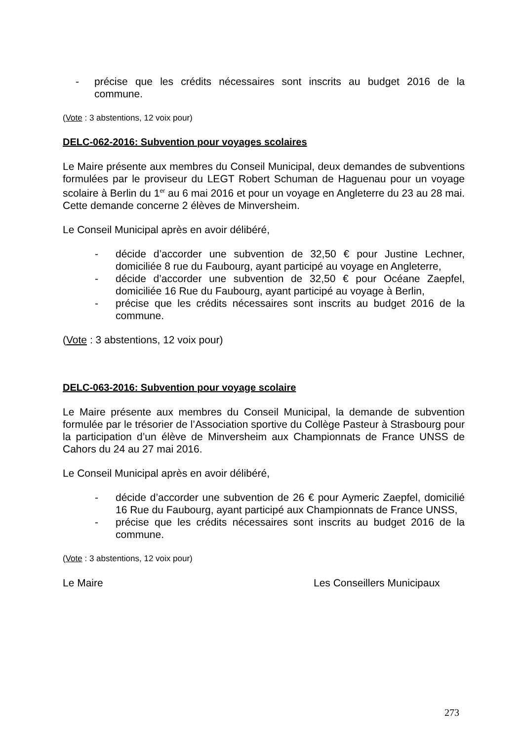- précise que les crédits nécessaires sont inscrits au budget 2016 de la commune.
(Vote : 3 abstentions, 12 voix pour)
DELC-062-2016: Subvention pour voyages scolaires
Le Maire présente aux membres du Conseil Municipal, deux demandes de subventions formulées par le proviseur du LEGT Robert Schuman de Haguenau pour un voyage scolaire à Berlin du 1<sup>er</sup> au 6 mai 2016 et pour un voyage en Angleterre du 23 au 28 mai. Cette demande concerne 2 élèves de Minversheim.
Le Conseil Municipal après en avoir délibéré,
- décide d’accorder une subvention de 32,50 € pour Justine Lechner, domiciliée 8 rue du Faubourg, ayant participé au voyage en Angleterre,
- décide d’accorder une subvention de 32,50 € pour Océane Zaepfel, domiciliée 16 Rue du Faubourg, ayant participé au voyage à Berlin,
- précise que les crédits nécessaires sont inscrits au budget 2016 de la commune.
(Vote : 3 abstentions, 12 voix pour)
DELC-063-2016: Subvention pour voyage scolaire
Le Maire présente aux membres du Conseil Municipal, la demande de subvention formulée par le trésorier de l’Association sportive du Collège Pasteur à Strasbourg pour la participation d’un élève de Minversheim aux Championnats de France UNSS de Cahors du 24 au 27 mai 2016.
Le Conseil Municipal après en avoir délibéré,
- décide d’accorder une subvention de 26 € pour Aymeric Zaepfel, domicilié 16 Rue du Faubourg, ayant participé aux Championnats de France UNSS,
- précise que les crédits nécessaires sont inscrits au budget 2016 de la commune.
(Vote : 3 abstentions, 12 voix pour)
Le Maire Les Conseillers Municipaux
273